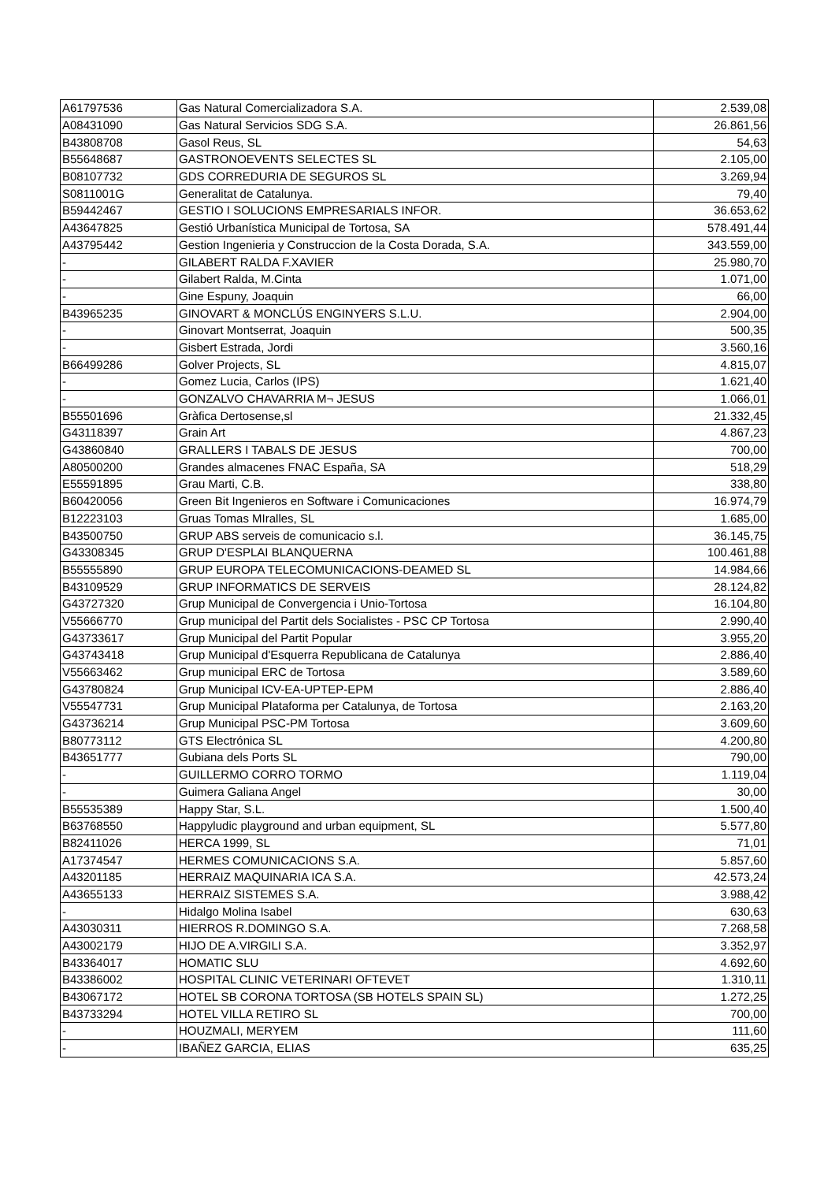| A61797536 | Gas Natural Comercializadora S.A. | 2.539,08 |
| A08431090 | Gas Natural Servicios SDG S.A. | 26.861,56 |
| B43808708 | Gasol Reus, SL | 54,63 |
| B55648687 | GASTRONOEVENTS SELECTES SL | 2.105,00 |
| B08107732 | GDS CORREDURIA DE SEGUROS SL | 3.269,94 |
| S0811001G | Generalitat de Catalunya. | 79,40 |
| B59442467 | GESTIO I SOLUCIONS EMPRESARIALS INFOR. | 36.653,62 |
| A43647825 | Gestió Urbanística Municipal de Tortosa, SA | 578.491,44 |
| A43795442 | Gestion Ingenieria y Construccion de la Costa Dorada, S.A. | 343.559,00 |
| - | GILABERT RALDA F.XAVIER | 25.980,70 |
| - | Gilabert Ralda, M.Cinta | 1.071,00 |
| - | Gine Espuny, Joaquin | 66,00 |
| B43965235 | GINOVART & MONCLÚS ENGINYERS S.L.U. | 2.904,00 |
| - | Ginovart Montserrat, Joaquin | 500,35 |
| - | Gisbert Estrada, Jordi | 3.560,16 |
| B66499286 | Golver Projects, SL | 4.815,07 |
| - | Gomez Lucia, Carlos (IPS) | 1.621,40 |
| - | GONZALVO CHAVARRIA M¬ JESUS | 1.066,01 |
| B55501696 | Gràfica Dertosense,sl | 21.332,45 |
| G43118397 | Grain Art | 4.867,23 |
| G43860840 | GRALLERS I TABALS DE JESUS | 700,00 |
| A80500200 | Grandes almacenes FNAC España, SA | 518,29 |
| E55591895 | Grau Marti, C.B. | 338,80 |
| B60420056 | Green Bit Ingenieros en Software i Comunicaciones | 16.974,79 |
| B12223103 | Gruas Tomas MIralles, SL | 1.685,00 |
| B43500750 | GRUP ABS serveis de comunicacio s.l. | 36.145,75 |
| G43308345 | GRUP D'ESPLAI BLANQUERNA | 100.461,88 |
| B55555890 | GRUP EUROPA TELECOMUNICACIONS-DEAMED SL | 14.984,66 |
| B43109529 | GRUP INFORMATICS DE SERVEIS | 28.124,82 |
| G43727320 | Grup Municipal de Convergencia i Unio-Tortosa | 16.104,80 |
| V55666770 | Grup municipal del Partit dels Socialistes - PSC CP Tortosa | 2.990,40 |
| G43733617 | Grup Municipal del Partit Popular | 3.955,20 |
| G43743418 | Grup Municipal d'Esquerra Republicana de Catalunya | 2.886,40 |
| V55663462 | Grup municipal ERC de Tortosa | 3.589,60 |
| G43780824 | Grup Municipal ICV-EA-UPTEP-EPM | 2.886,40 |
| V55547731 | Grup Municipal Plataforma per Catalunya, de Tortosa | 2.163,20 |
| G43736214 | Grup Municipal PSC-PM Tortosa | 3.609,60 |
| B80773112 | GTS Electrónica SL | 4.200,80 |
| B43651777 | Gubiana dels Ports SL | 790,00 |
| - | GUILLERMO CORRO TORMO | 1.119,04 |
| - | Guimera Galiana Angel | 30,00 |
| B55535389 | Happy Star, S.L. | 1.500,40 |
| B63768550 | Happyludic playground and urban equipment, SL | 5.577,80 |
| B82411026 | HERCA 1999, SL | 71,01 |
| A17374547 | HERMES COMUNICACIONS S.A. | 5.857,60 |
| A43201185 | HERRAIZ MAQUINARIA ICA S.A. | 42.573,24 |
| A43655133 | HERRAIZ SISTEMES S.A. | 3.988,42 |
| - | Hidalgo Molina Isabel | 630,63 |
| A43030311 | HIERROS R.DOMINGO S.A. | 7.268,58 |
| A43002179 | HIJO DE A.VIRGILI S.A. | 3.352,97 |
| B43364017 | HOMATIC SLU | 4.692,60 |
| B43386002 | HOSPITAL CLINIC VETERINARI OFTEVET | 1.310,11 |
| B43067172 | HOTEL SB CORONA TORTOSA (SB HOTELS SPAIN SL) | 1.272,25 |
| B43733294 | HOTEL VILLA RETIRO SL | 700,00 |
| - | HOUZMALI, MERYEM | 111,60 |
| - | IBAÑEZ GARCIA, ELIAS | 635,25 |